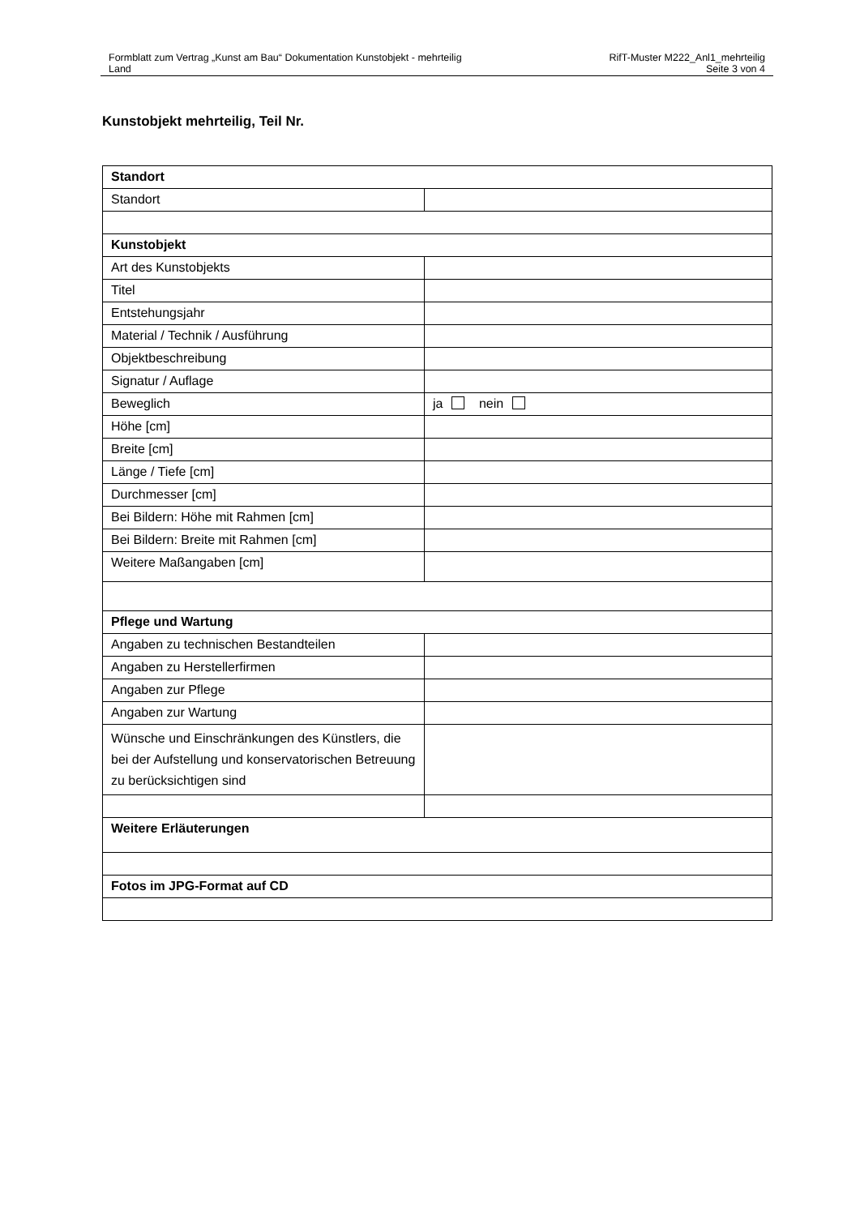Formblatt zum Vertrag „Kunst am Bau“ Dokumentation Kunstobjekt - mehrteilig
Land
RifT-Muster M222_Anl1_mehrteilig
Seite 3 von 4
Kunstobjekt mehrteilig, Teil Nr.
| Standort | |
| Standort | |
| Kunstobjekt | |
| Art des Kunstobjekts | |
| Titel | |
| Entstehungsjahr | |
| Material / Technik / Ausführung | |
| Objektbeschreibung | |
| Signatur / Auflage | |
| Beweglich | ja nein |
| Höhe [cm] | |
| Breite [cm] | |
| Länge / Tiefe [cm] | |
| Durchmesser [cm] | |
| Bei Bildern: Höhe mit Rahmen [cm] | |
| Bei Bildern: Breite mit Rahmen [cm] | |
| Weitere Maßangaben [cm] | |
| Pflege und Wartung | |
| Angaben zu technischen Bestandteilen | |
| Angaben zu Herstellerfirmen | |
| Angaben zur Pflege | |
| Angaben zur Wartung | |
| Wünsche und Einschränkungen des Künstlers, die bei der Aufstellung und konservatorischen Betreuung zu berücksichtigen sind | |
| Weitere Erläuterungen | |
| Fotos im JPG-Format auf CD | |